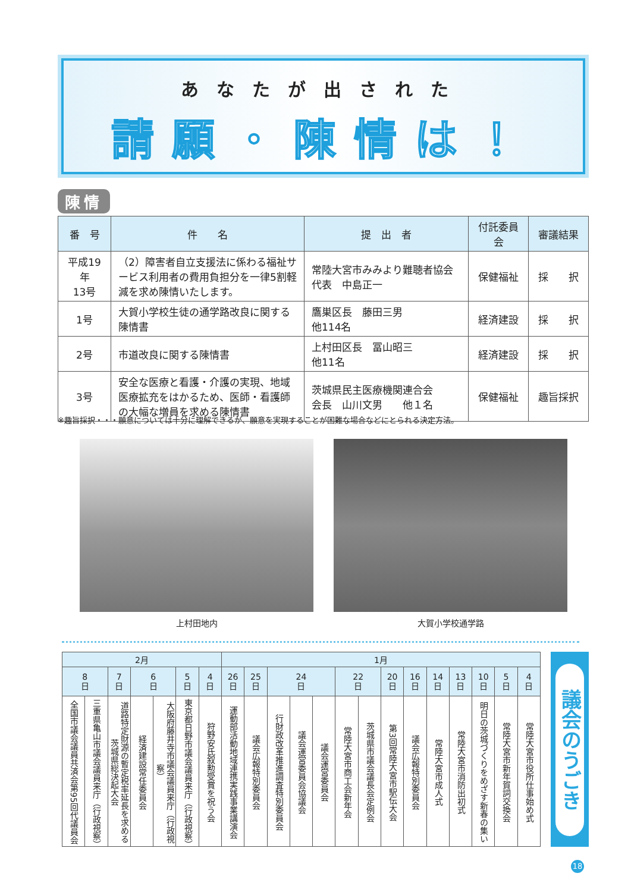あなたが出された
請願・陳情は！
陳情
| 番 号 | 件 名 | 提 出 者 | 付託委員会 | 審議結果 |
| --- | --- | --- | --- | --- |
| 平成19年 13号 | （2）障害者自立支援法に係わる福祉サービス利用者の費用負担分を一律5割軽減を求め陳情いたします。 | 常陸大宮市みみより難聴者協会 代表 中島正一 | 保健福祉 | 採 択 |
| 1号 | 大賀小学校生徒の通学路改良に関する陳情書 | 鷹巣区長 藤田三男 他114名 | 経済建設 | 採 択 |
| 2号 | 市道改良に関する陳情書 | 上村田区長 冨山昭三 他11名 | 経済建設 | 採 択 |
| 3号 | 安全な医療と看護・介護の実現、地域医療拡充をはかるため、医師・看護師の大幅な増員を求める陳情書 | 茨城県民主医療機関連合会 会長 山川文男 他１名 | 保健福祉 | 趣旨採択 |
※趣旨採択・・・願意については十分に理解できるが、願意を実現することが困難な場合などにとられる決定方法。
上村田地内 大賀小学校通学路
| 2月 | | | | | | | 1月 | | | | | | | | | | | | | |
| --- | --- | --- | --- | --- | --- | --- | --- | --- | --- | --- | --- | --- | --- | --- | --- | --- | --- | --- | --- | --- |
| 8 日 | | 7 日 | 6 日 | | 5 日 | 4 日 | 26 日 | 25 日 | 24 日 | | | 22 日 | | 20 日 | 16 日 | 14 日 | 13 日 | 10 日 | 5 日 | 4 日 |
| 全国市議会議員共済会第95回代議員会 | 三重県亀山市議会議員来庁（行政視察） | 道路特定財源の暫定税率延長を求める茨城県総決起大会 | 経済建設常任委員会 | 大阪府藤井寺市議会議員来庁（行政視察） | 東京都日野市議会議員来庁（行政視察） | 狩野安氏叙勲受賞を祝う会 | 運動部活動地域連携実践事業講演会 | 議会広報特別委員会 | 行財政改革推進調査特別委員会 | 議会運営委員会協議会 | 議会運営委員会 | 常陸大宮市商工会新年会 | 茨城県市議会議長会定例会 | 第3回常陸大宮市駅伝大会 | 議会広報特別委員会 | 常陸大宮市成人式 | 常陸大宮市消防出初式 | 明日の茨城づくりをめざす新春の集い | 常陸大宮市新年賀詞交換会 | 常陸大宮市役所仕事始め式 |
議会のうごき
18